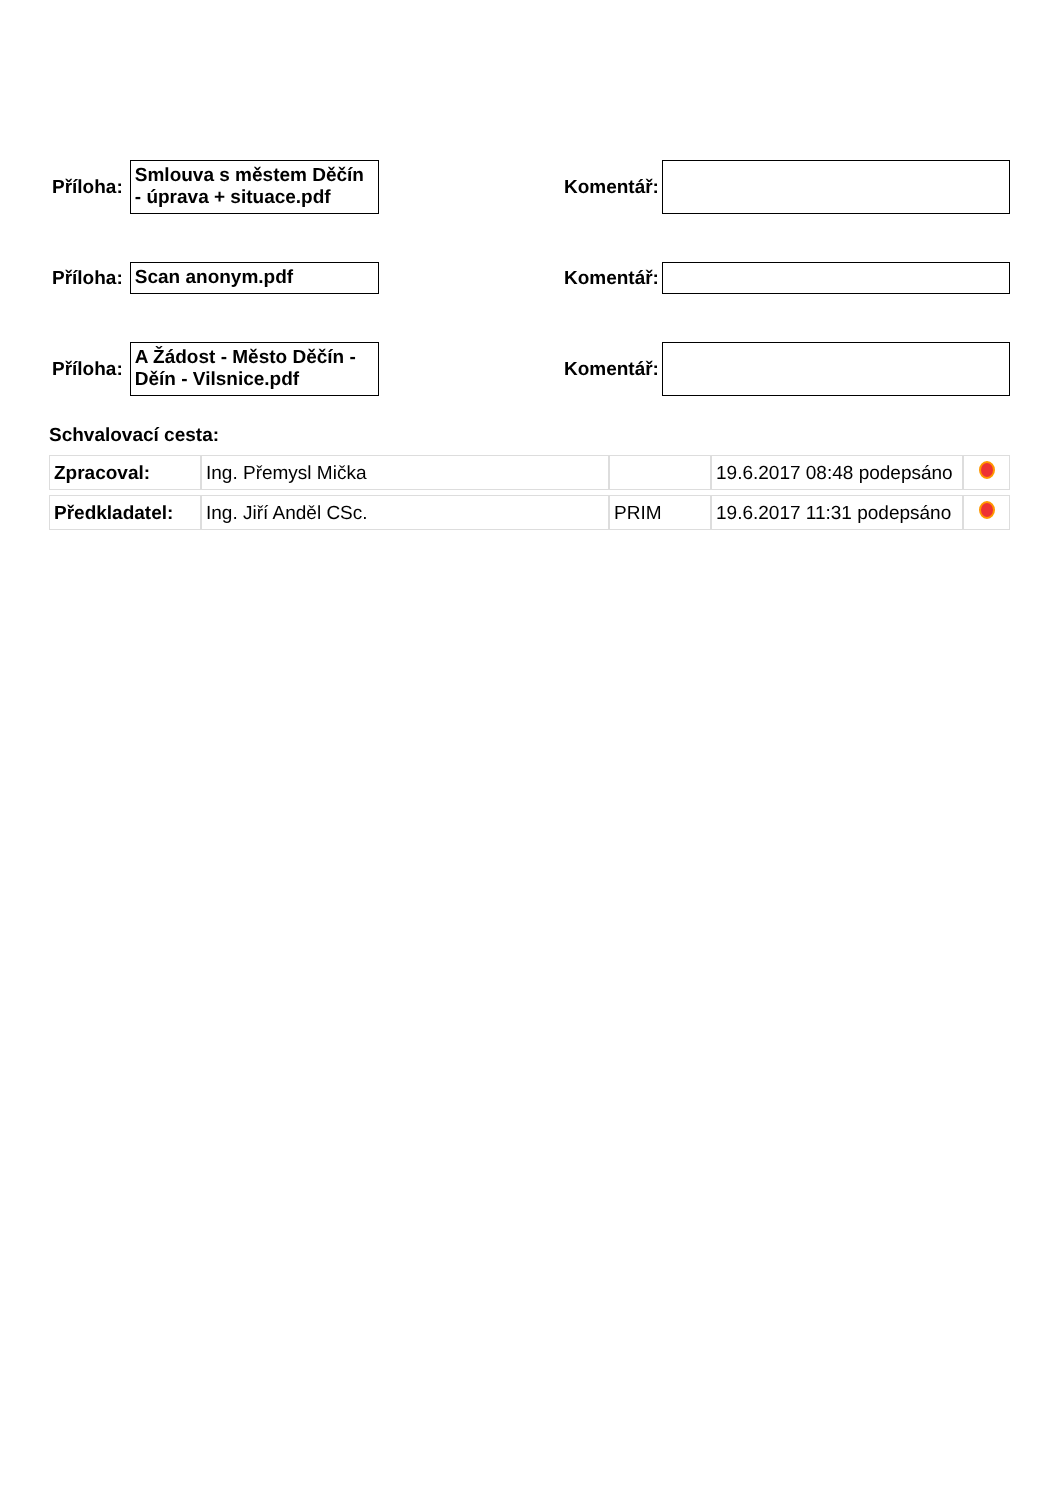Příloha:
Smlouva s městem Děčín - úprava + situace.pdf
Komentář:
Příloha:
Scan anonym.pdf
Komentář:
Příloha:
A Žádost - Město Děčín - Děín - Vilsnice.pdf
Komentář:
Schvalovací cesta:
| Zpracoval: | Ing. Přemysl Mička | | 19.6.2017 08:48 podepsáno | |
| Předkladatel: | Ing. Jiří Anděl CSc. | PRIM | 19.6.2017 11:31 podepsáno | |